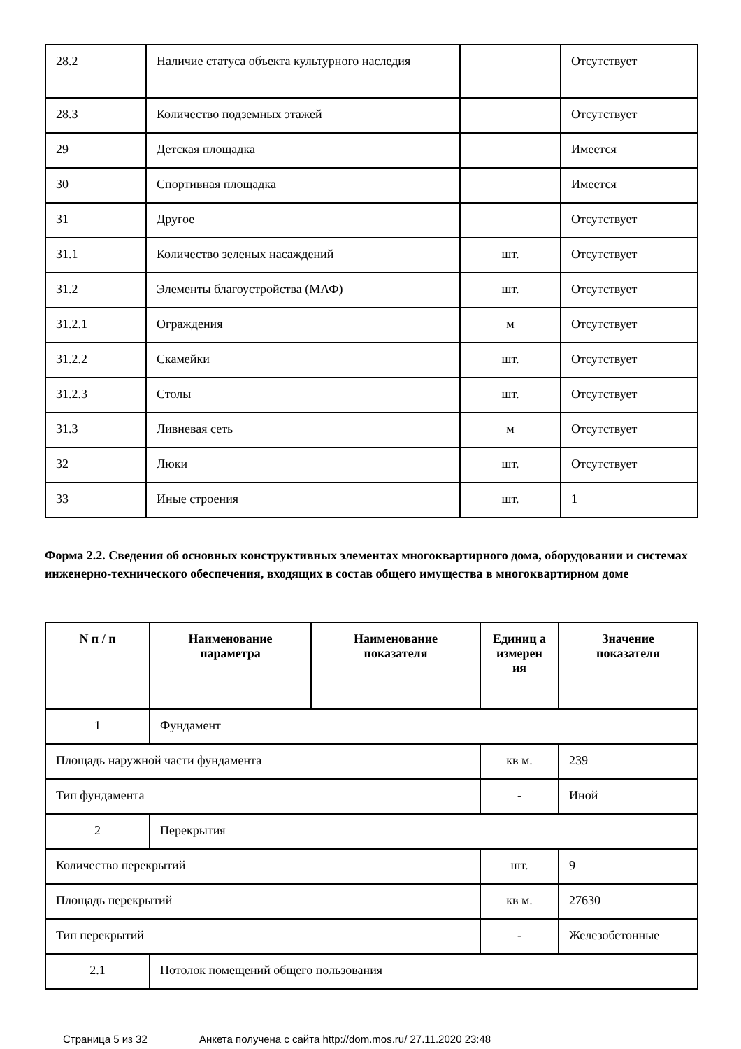| 28.2 | Наличие статуса объекта культурного наследия | | Отсутствует |
| 28.3 | Количество подземных этажей | | Отсутствует |
| 29 | Детская площадка | | Имеется |
| 30 | Спортивная площадка | | Имеется |
| 31 | Другое | | Отсутствует |
| 31.1 | Количество зеленых насаждений | шт. | Отсутствует |
| 31.2 | Элементы благоустройства (МАФ) | шт. | Отсутствует |
| 31.2.1 | Ограждения | м | Отсутствует |
| 31.2.2 | Скамейки | шт. | Отсутствует |
| 31.2.3 | Столы | шт. | Отсутствует |
| 31.3 | Ливневая сеть | м | Отсутствует |
| 32 | Люки | шт. | Отсутствует |
| 33 | Иные строения | шт. | 1 |
Форма 2.2. Сведения об основных конструктивных элементах многоквартирного дома, оборудовании и системах инженерно-технического обеспечения, входящих в состав общего имущества в многоквартирном доме
| N п / п | Наименование параметра | Наименование показателя | Единиц а измерен ия | Значение показателя |
| --- | --- | --- | --- | --- |
| 1 | Фундамент | | | |
| Площадь наружной части фундамента | | | кв м. | 239 |
| Тип фундамента | | | - | Иной |
| 2 | Перекрытия | | | |
| Количество перекрытий | | | шт. | 9 |
| Площадь перекрытий | | | кв м. | 27630 |
| Тип перекрытий | | | - | Железобетонные |
| 2.1 | Потолок помещений общего пользования | | | |
Страница 5 из 32 Анкета получена с сайта http://dom.mos.ru/ 27.11.2020 23:48